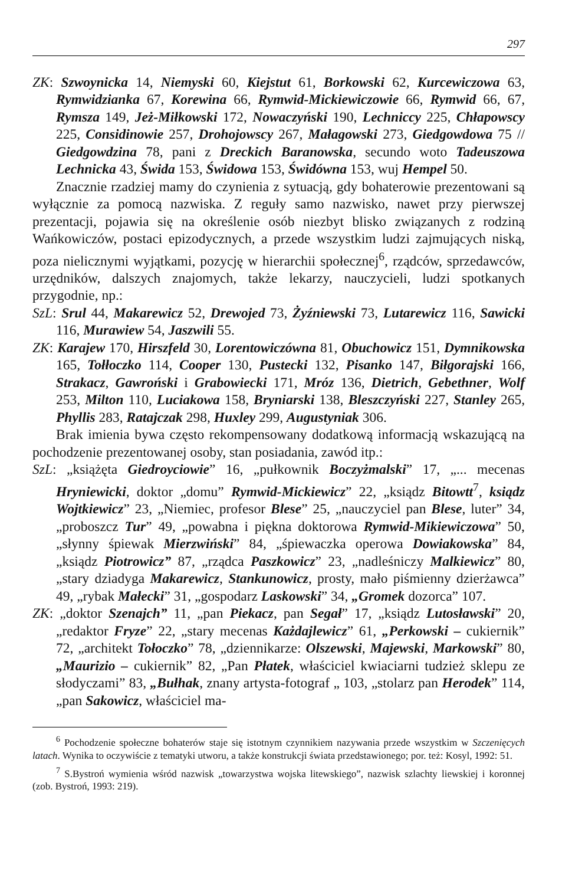297
ZK: Szwoynicka 14, Niemyski 60, Kiejstut 61, Borkowski 62, Kurcewiczowa 63, Rymwidzianka 67, Korewina 66, Rymwid-Mickiewiczowie 66, Rymwid 66, 67, Rymsza 149, Jeż-Miłkowski 172, Nowaczyński 190, Lechniccy 225, Chłapowscy 225, Considinowie 257, Drohojowscy 267, Małagowski 273, Giedgowdowa 75 // Giedgowdzina 78, pani z Dreckich Baranowska, secundo woto Tadeuszowa Lechnicka 43, Świda 153, Świdowa 153, Świdówna 153, wuj Hempel 50.
Znacznie rzadziej mamy do czynienia z sytuacją, gdy bohaterowie prezentowani są wyłącznie za pomocą nazwiska. Z reguły samo nazwisko, nawet przy pierwszej prezentacji, pojawia się na określenie osób niezbyt blisko związanych z rodziną Wańkowiczów, postaci epizodycznych, a przede wszystkim ludzi zajmujących niską, poza nielicznymi wyjątkami, pozycję w hierarchii społecznej<sup>6</sup>, rządców, sprzedawców, urzędników, dalszych znajomych, także lekarzy, nauczycieli, ludzi spotkanych przygodnie, np.:
SzL: Srul 44, Makarewicz 52, Drewojed 73, Żyźniewski 73, Lutarewicz 116, Sawicki 116, Murawiew 54, Jaszwili 55.
ZK: Karajew 170, Hirszfeld 30, Lorentowiczówna 81, Obuchowicz 151, Dymnikowska 165, Tołłoczko 114, Cooper 130, Pustecki 132, Pisanko 147, Biłgorajski 166, Strakacz, Gawroński i Grabowiecki 171, Mróz 136, Dietrich, Gebethner, Wolf 253, Milton 110, Luciakowa 158, Bryniarski 138, Bleszczyński 227, Stanley 265, Phyllis 283, Ratajczak 298, Huxley 299, Augustyniak 306.
Brak imienia bywa często rekompensowany dodatkową informacją wskazującą na pochodzenie prezentowanej osoby, stan posiadania, zawód itp.:
SzL: „książęta Giedroyciowie” 16, „pułkownik Boczyżmalski” 17, „... mecenas Hryniewicki, doktor „domu” Rymwid-Mickiewicz” 22, „ksiądz Bitowtt<sup>7</sup>, ksiądz Wojtkiewicz” 23, „Niemiec, profesor Blese” 25, „nauczyciel pan Blese, luter” 34, „proboszcz Tur” 49, „powabna i piękna doktorowa Rymwid-Mikiewiczowa” 50, „słynny śpiewak Mierzwiński” 84, „śpiewaczka operowa Dowiakowska” 84, „ksiądz Piotrowicz” 87, „rządca Paszkowicz” 23, „nadleśniczy Malkiewicz” 80, „stary dziadyga Makarewicz, Stankunowicz, prosty, mało piśmienny dzierżawca” 49, „rybak Małecki” 31, „gospodarz Laskowski” 34, „Gromek dozorca” 107.
ZK: „doktor Szenajch” 11, „pan Piekacz, pan Segał” 17, „ksiądz Lutosławski” 20, „redaktor Fryze” 22, „stary mecenas Każdajlewicz” 61, „Perkowski – cukiernik” 72, „architekt Tołoczko” 78, „dziennikarze: Olszewski, Majewski, Markowski” 80, „Maurizio – cukiernik” 82, „Pan Płatek, właściciel kwiaciarni tudzież sklepu ze słodyczami” 83, „Bułhak, znany artysta-fotograf „ 103, „stolarz pan Herodek” 114, „pan Sakowicz, właściciel ma-
<sup>6</sup> Pochodzenie społeczne bohaterów staje się istotnym czynnikiem nazywania przede wszystkim w Szczenięcych latach. Wynika to oczywiście z tematyki utworu, a także konstrukcji świata przedstawionego; por. też: Kosyl, 1992: 51.
<sup>7</sup> S.Bystroń wymienia wśród nazwisk „towarzystwa wojska litewskiego”, nazwisk szlachty liewskiej i koronnej (zob. Bystroń, 1993: 219).